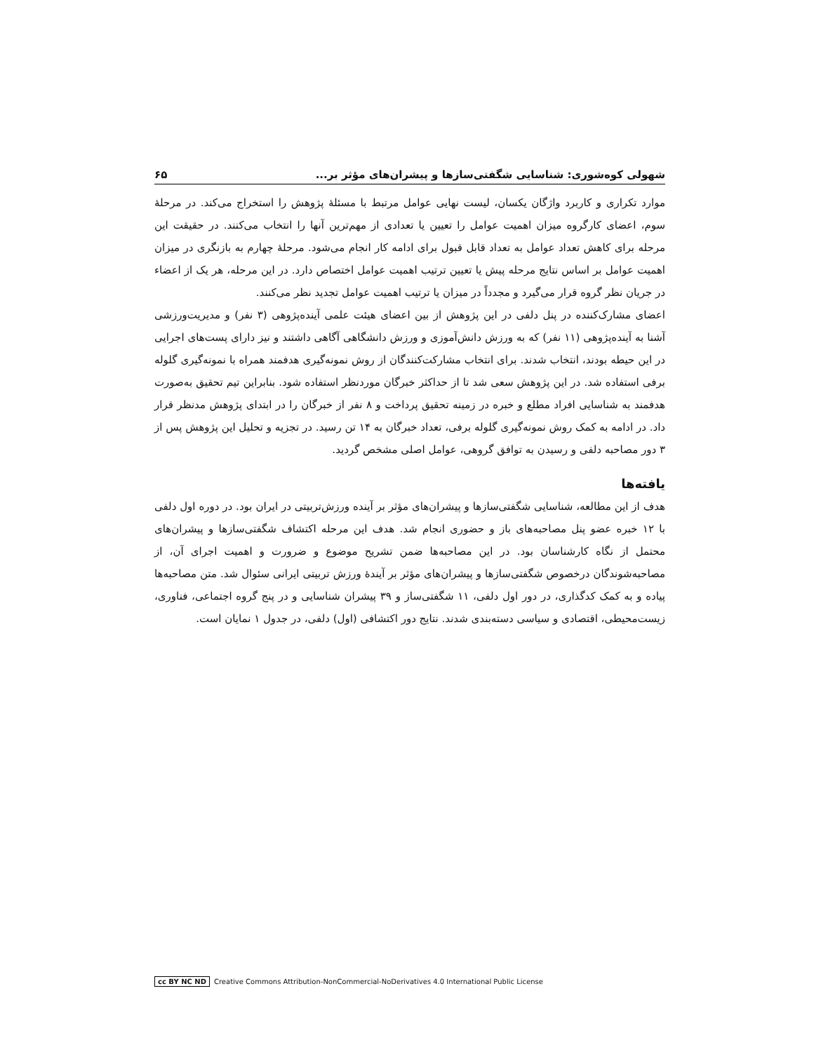شهولی کوه‌شوری: شناسایی شگفتی‌سازها و پیشران‌های مؤثر بر... ۶۵
موارد تکراری و کاربرد واژگان یکسان، لیست نهایی عوامل مرتبط با مسئلهٔ پژوهش را استخراج می‌کند. در مرحلهٔ سوم، اعضای کارگروه میزان اهمیت عوامل را تعیین یا تعدادی از مهم‌ترین آنها را انتخاب می‌کنند. در حقیقت این مرحله برای کاهش تعداد عوامل به تعداد قابل قبول برای ادامه کار انجام می‌شود. مرحلهٔ چهارم به بازنگری در میزان اهمیت عوامل بر اساس نتایج مرحله پیش یا تعیین ترتیب اهمیت عوامل اختصاص دارد. در این مرحله، هر یک از اعضاء در جریان نظر گروه قرار می‌گیرد و مجدداً در میزان یا ترتیب اهمیت عوامل تجدید نظر می‌کنند.
اعضای مشارک‌کننده در پنل دلفی در این پژوهش از بین اعضای هیئت علمی آینده‌پژوهی (۳ نفر) و مدیریت‌ورزشی آشنا به آینده‌پژوهی (۱۱ نفر) که به ورزش دانش‌آموزی و ورزش دانشگاهی آگاهی داشتند و نیز دارای پست‌های اجرایی در این حیطه بودند، انتخاب شدند. برای انتخاب مشارکت‌کنندگان از روش نمونه‌گیری هدفمند همراه با نمونه‌گیری گلوله برفی استفاده شد. در این پژوهش سعی شد تا از حداکثر خبرگان موردنظر استفاده شود. بنابراین تیم تحقیق به‌صورت هدفمند به شناسایی افراد مطلع و خبره در زمینه تحقیق پرداخت و ۸ نفر از خبرگان را در ابتدای پژوهش مدنظر قرار داد. در ادامه به کمک روش نمونه‌گیری گلوله برفی، تعداد خبرگان به ۱۴ تن رسید. در تجزیه و تحلیل این پژوهش پس از ۳ دور مصاحبه دلفی و رسیدن به توافق گروهی، عوامل اصلی مشخص گردید.
یافته‌ها
هدف از این مطالعه، شناسایی شگفتی‌سازها و پیشران‌های مؤثر بر آینده ورزش‌تربیتی در ایران بود. در دوره اول دلفی با ۱۲ خبره عضو پنل مصاحبه‌های باز و حضوری انجام شد. هدف این مرحله اکتشاف شگفتی‌سازها و پیشران‌های محتمل از نگاه کارشناسان بود. در این مصاحبه‌ها ضمن تشریح موضوع و ضرورت و اهمیت اجرای آن، از مصاحبه‌شوندگان درخصوص شگفتی‌سازها و پیشران‌های مؤثر بر آیندهٔ ورزش تربیتی ایرانی سئوال شد. متن مصاحبه‌ها پیاده و به کمک کدگذاری، در دور اول دلفی، ۱۱ شگفتی‌ساز و ۳۹ پیشران شناسایی و در پنج گروه اجتماعی، فناوری، زیست‌محیطی، اقتصادی و سیاسی دسته‌بندی شدند. نتایج دور اکتشافی (اول) دلفی، در جدول ۱ نمایان است.
cc BY NC ND Creative Commons Attribution-NonCommercial-NoDerivatives 4.0 International Public License